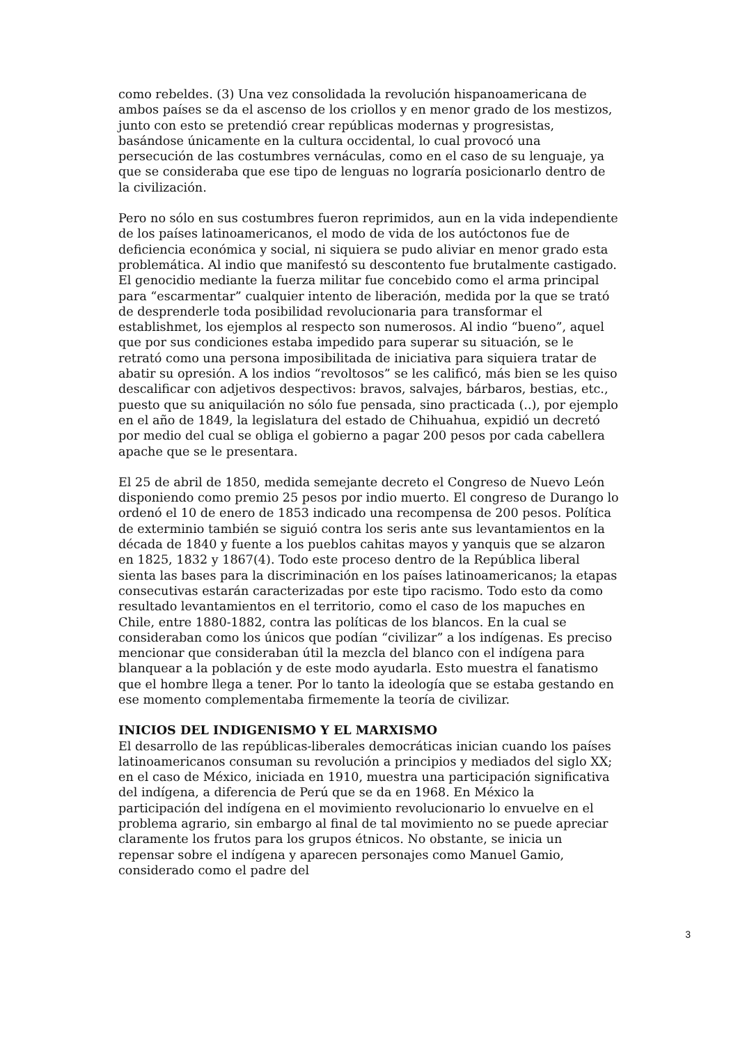como rebeldes. (3) Una vez consolidada la revolución hispanoamericana de ambos países se da el ascenso de los criollos y en menor grado de los mestizos, junto con esto se pretendió crear repúblicas modernas y progresistas, basándose únicamente en la cultura occidental, lo cual provocó una persecución de las costumbres vernáculas, como en el caso de su lenguaje, ya que se consideraba que ese tipo de lenguas no lograría posicionarlo dentro de la civilización.
Pero no sólo en sus costumbres fueron reprimidos, aun en la vida independiente de los países latinoamericanos, el modo de vida de los autóctonos fue de deficiencia económica y social, ni siquiera se pudo aliviar en menor grado esta problemática. Al indio que manifestó su descontento fue brutalmente castigado. El genocidio mediante la fuerza militar fue concebido como el arma principal para “escarmentar” cualquier intento de liberación, medida por la que se trató de desprenderle toda posibilidad revolucionaria para transformar el establishmet, los ejemplos al respecto son numerosos. Al indio “bueno”, aquel que por sus condiciones estaba impedido para superar su situación, se le retrató como una persona imposibilitada de iniciativa para siquiera tratar de abatir su opresión. A los indios “revoltosos” se les calificó, más bien se les quiso descalificar con adjetivos despectivos: bravos, salvajes, bárbaros, bestias, etc., puesto que su aniquilación no sólo fue pensada, sino practicada (..), por ejemplo en el año de 1849, la legislatura del estado de Chihuahua, expidió un decretó por medio del cual se obliga el gobierno a pagar 200 pesos por cada cabellera apache que se le presentara.
El 25 de abril de 1850, medida semejante decreto el Congreso de Nuevo León disponiendo como premio 25 pesos por indio muerto. El congreso de Durango lo ordenó el 10 de enero de 1853 indicado una recompensa de 200 pesos. Política de exterminio también se siguió contra los seris ante sus levantamientos en la década de 1840 y fuente a los pueblos cahitas mayos y yanquis que se alzaron en 1825, 1832 y 1867(4). Todo este proceso dentro de la República liberal sienta las bases para la discriminación en los países latinoamericanos; la etapas consecutivas estarán caracterizadas por este tipo racismo. Todo esto da como resultado levantamientos en el territorio, como el caso de los mapuches en Chile, entre 1880-1882, contra las políticas de los blancos. En la cual se consideraban como los únicos que podían “civilizar” a los indígenas. Es preciso mencionar que consideraban útil la mezcla del blanco con el indígena para blanquear a la población y de este modo ayudarla. Esto muestra el fanatismo que el hombre llega a tener. Por lo tanto la ideología que se estaba gestando en ese momento complementaba firmemente la teoría de civilizar.
INICIOS DEL INDIGENISMO Y EL MARXISMO
El desarrollo de las repúblicas-liberales democráticas inician cuando los países latinoamericanos consuman su revolución a principios y mediados del siglo XX; en el caso de México, iniciada en 1910, muestra una participación significativa del indígena, a diferencia de Perú que se da en 1968. En México la participación del indígena en el movimiento revolucionario lo envuelve en el problema agrario, sin embargo al final de tal movimiento no se puede apreciar claramente los frutos para los grupos étnicos. No obstante, se inicia un repensar sobre el indígena y aparecen personajes como Manuel Gamio, considerado como el padre del
3